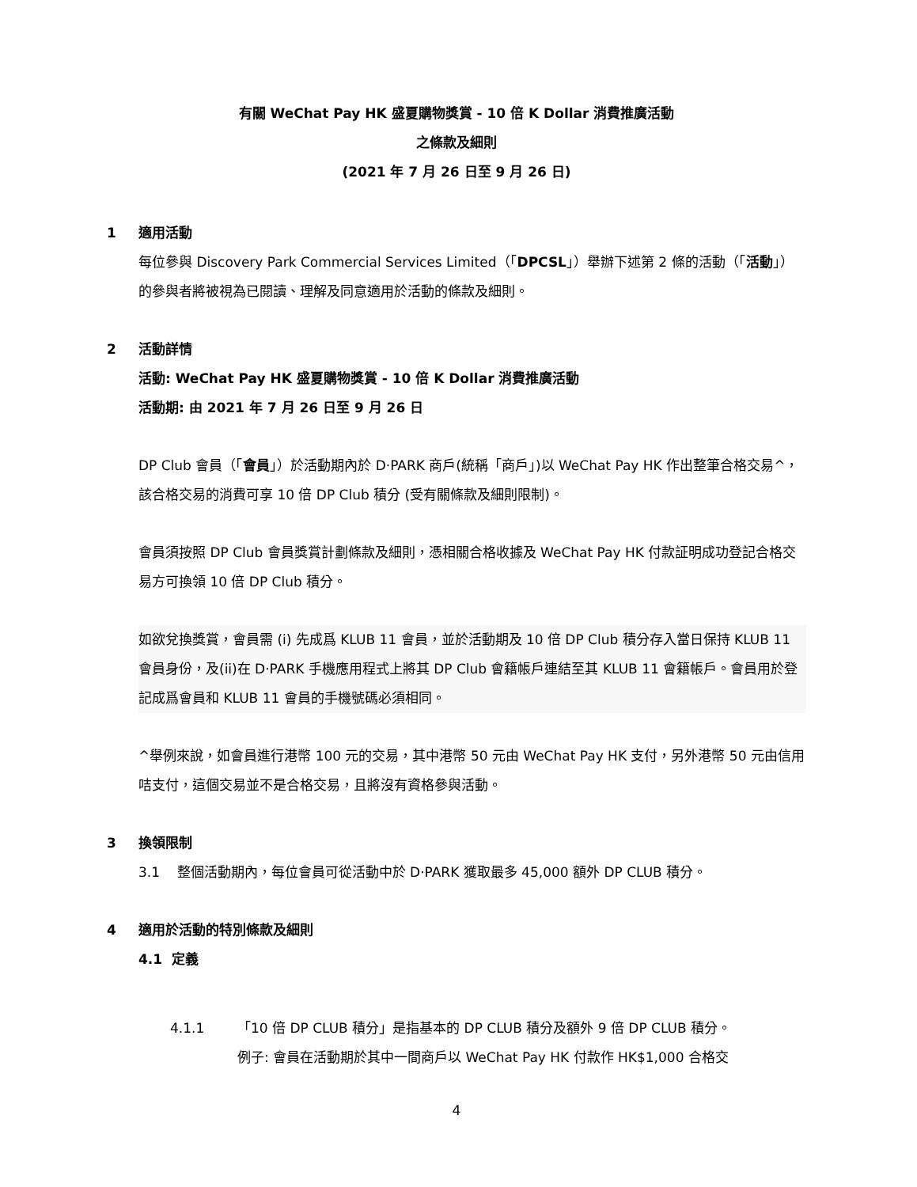有關 WeChat Pay HK 盛夏購物獎賞 - 10 倍 K Dollar 消費推廣活動
之條款及細則
(2021 年 7 月 26 日至 9 月 26 日)
1 適用活動
每位參與 Discovery Park Commercial Services Limited（「DPCSL」）舉辦下述第 2 條的活動（「活動」）的參與者將被視為已閱讀、理解及同意適用於活動的條款及細則。
2 活動詳情
活動: WeChat Pay HK 盛夏購物獎賞 - 10 倍 K Dollar 消費推廣活動
活動期: 由 2021 年 7 月 26 日至 9 月 26 日
DP Club 會員（「會員」）於活動期內於 D·PARK 商戶(統稱「商戶」)以 WeChat Pay HK 作出整筆合格交易^，該合格交易的消費可享 10 倍 DP Club 積分 (受有關條款及細則限制)。
會員須按照 DP Club 會員獎賞計劃條款及細則，憑相關合格收據及 WeChat Pay HK 付款証明成功登記合格交易方可換領 10 倍 DP Club 積分。
如欲兌換獎賞，會員需 (i) 先成爲 KLUB 11 會員，並於活動期及 10 倍 DP Club 積分存入當日保持 KLUB 11 會員身份，及(ii)在 D·PARK 手機應用程式上將其 DP Club 會籍帳戶連結至其 KLUB 11 會籍帳戶。會員用於登記成爲會員和 KLUB 11 會員的手機號碼必須相同。
^舉例來說，如會員進行港幣 100 元的交易，其中港幣 50 元由 WeChat Pay HK 支付，另外港幣 50 元由信用咭支付，這個交易並不是合格交易，且將沒有資格參與活動。
3 換領限制
3.1 整個活動期內，每位會員可從活動中於 D·PARK 獲取最多 45,000 額外 DP CLUB 積分。
4 適用於活動的特別條款及細則
4.1 定義
4.1.1 「10 倍 DP CLUB 積分」是指基本的 DP CLUB 積分及額外 9 倍 DP CLUB 積分。
例子: 會員在活動期於其中一間商戶以 WeChat Pay HK 付款作 HK$1,000 合格交
4